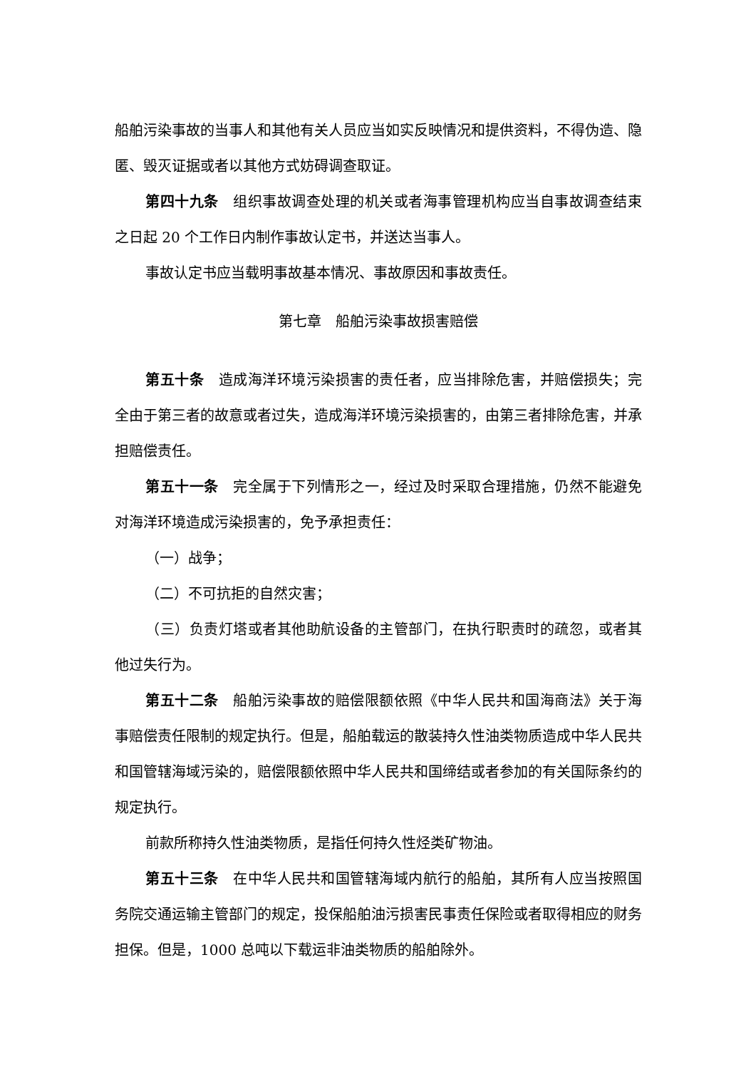船舶污染事故的当事人和其他有关人员应当如实反映情况和提供资料，不得伪造、隐匿、毁灭证据或者以其他方式妨碍调查取证。
第四十九条　组织事故调查处理的机关或者海事管理机构应当自事故调查结束之日起 20 个工作日内制作事故认定书，并送达当事人。
事故认定书应当载明事故基本情况、事故原因和事故责任。
第七章　船舶污染事故损害赔偿
第五十条　造成海洋环境污染损害的责任者，应当排除危害，并赔偿损失；完全由于第三者的故意或者过失，造成海洋环境污染损害的，由第三者排除危害，并承担赔偿责任。
第五十一条　完全属于下列情形之一，经过及时采取合理措施，仍然不能避免对海洋环境造成污染损害的，免予承担责任：
（一）战争；
（二）不可抗拒的自然灾害；
（三）负责灯塔或者其他助航设备的主管部门，在执行职责时的疏忽，或者其他过失行为。
第五十二条　船舶污染事故的赔偿限额依照《中华人民共和国海商法》关于海事赔偿责任限制的规定执行。但是，船舶载运的散装持久性油类物质造成中华人民共和国管辖海域污染的，赔偿限额依照中华人民共和国缔结或者参加的有关国际条约的规定执行。
前款所称持久性油类物质，是指任何持久性烃类矿物油。
第五十三条　在中华人民共和国管辖海域内航行的船舶，其所有人应当按照国务院交通运输主管部门的规定，投保船舶油污损害民事责任保险或者取得相应的财务担保。但是，1000 总吨以下载运非油类物质的船舶除外。